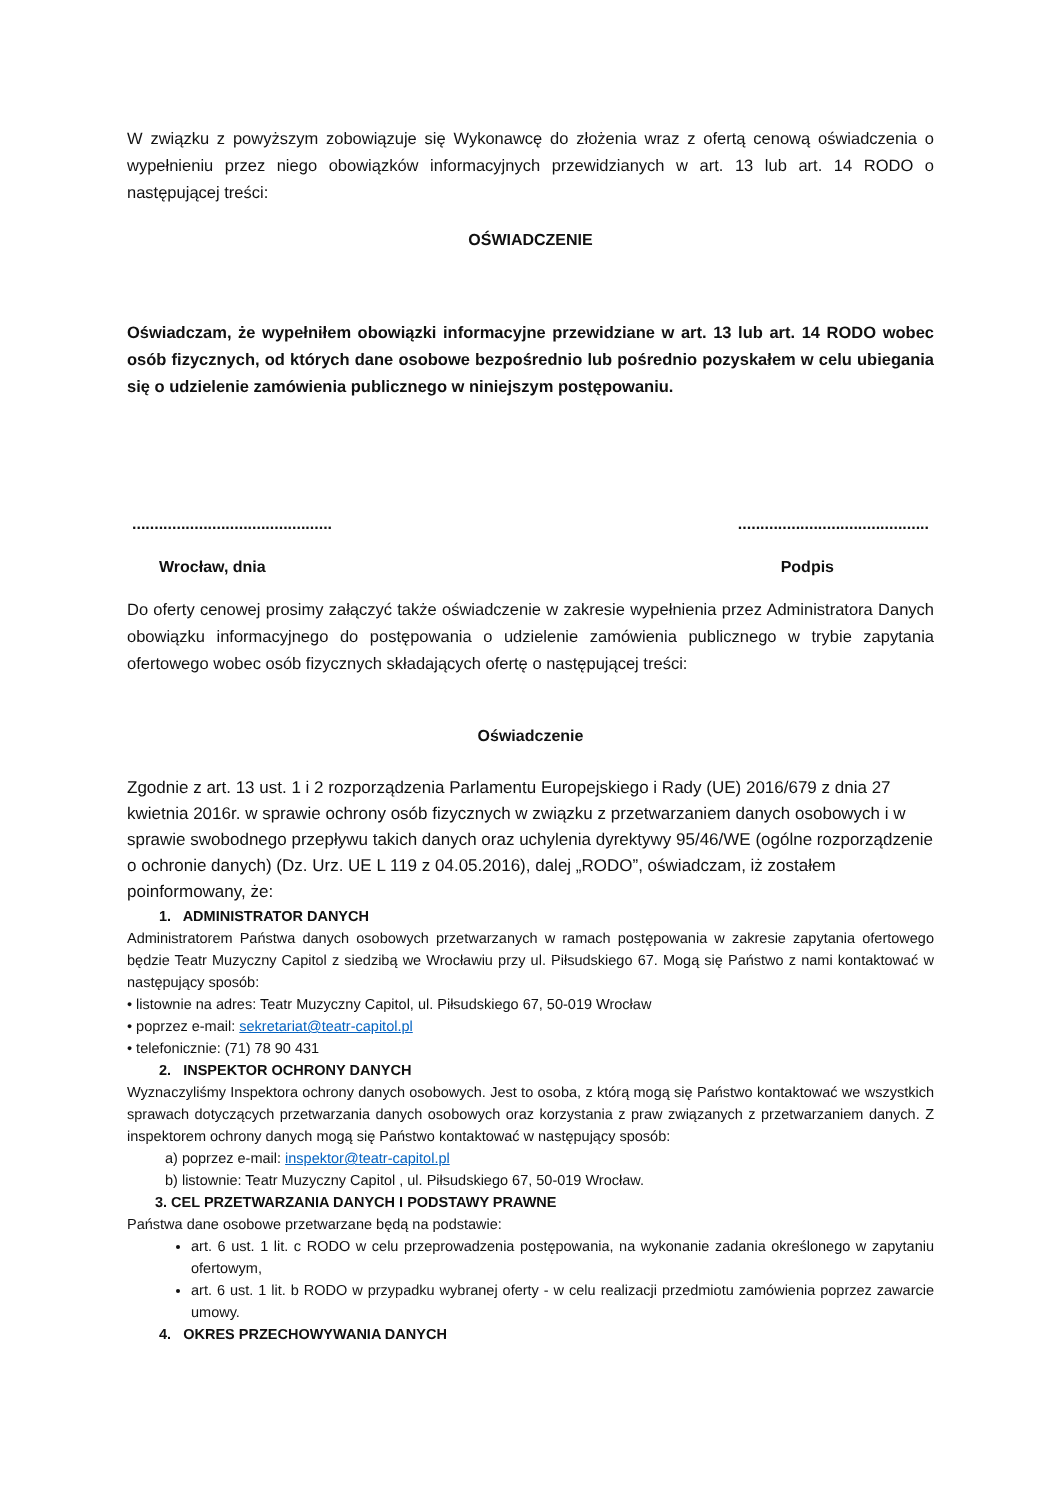W związku z powyższym zobowiązuje się Wykonawcę do złożenia wraz z ofertą cenową oświadczenia o wypełnieniu przez niego obowiązków informacyjnych przewidzianych w art. 13 lub art. 14 RODO o następującej treści:
OŚWIADCZENIE
Oświadczam, że wypełniłem obowiązki informacyjne przewidziane w art. 13 lub art. 14 RODO wobec osób fizycznych, od których dane osobowe bezpośrednio lub pośrednio pozyskałem w celu ubiegania się o udzielenie zamówienia publicznego w niniejszym postępowaniu.
........................................................................................
Wrocław, dnia Podpis
Do oferty cenowej prosimy załączyć także oświadczenie w zakresie wypełnienia przez Administratora Danych obowiązku informacyjnego do postępowania o udzielenie zamówienia publicznego w trybie zapytania ofertowego wobec osób fizycznych składających ofertę o następującej treści:
Oświadczenie
Zgodnie z art. 13 ust. 1 i 2 rozporządzenia Parlamentu Europejskiego i Rady (UE) 2016/679 z dnia 27 kwietnia 2016r. w sprawie ochrony osób fizycznych w związku z przetwarzaniem danych osobowych i w sprawie swobodnego przepływu takich danych oraz uchylenia dyrektywy 95/46/WE (ogólne rozporządzenie o ochronie danych) (Dz. Urz. UE L 119 z 04.05.2016), dalej „RODO”, oświadczam, iż zostałem poinformowany, że:
1. ADMINISTRATOR DANYCH
Administratorem Państwa danych osobowych przetwarzanych w ramach postępowania w zakresie zapytania ofertowego będzie Teatr Muzyczny Capitol z siedzibą we Wrocławiu przy ul. Piłsudskiego 67. Mogą się Państwo z nami kontaktować w następujący sposób:
• listownie na adres: Teatr Muzyczny Capitol, ul. Piłsudskiego 67, 50-019 Wrocław
• poprzez e-mail: sekretariat@teatr-capitol.pl
• telefonicznie: (71) 78 90 431
2. INSPEKTOR OCHRONY DANYCH
Wyznaczyliśmy Inspektora ochrony danych osobowych. Jest to osoba, z którą mogą się Państwo kontaktować we wszystkich sprawach dotyczących przetwarzania danych osobowych oraz korzystania z praw związanych z przetwarzaniem danych. Z inspektorem ochrony danych mogą się Państwo kontaktować w następujący sposób:
a) poprzez e-mail: inspektor@teatr-capitol.pl
b) listownie: Teatr Muzyczny Capitol , ul. Piłsudskiego 67, 50-019 Wrocław.
3. CEL PRZETWARZANIA DANYCH I PODSTAWY PRAWNE
Państwa dane osobowe przetwarzane będą na podstawie:
art. 6 ust. 1 lit. c RODO w celu przeprowadzenia postępowania, na wykonanie zadania określonego w zapytaniu ofertowym,
art. 6 ust. 1 lit. b RODO w przypadku wybranej oferty - w celu realizacji przedmiotu zamówienia poprzez zawarcie umowy.
4. OKRES PRZECHOWYWANIA DANYCH